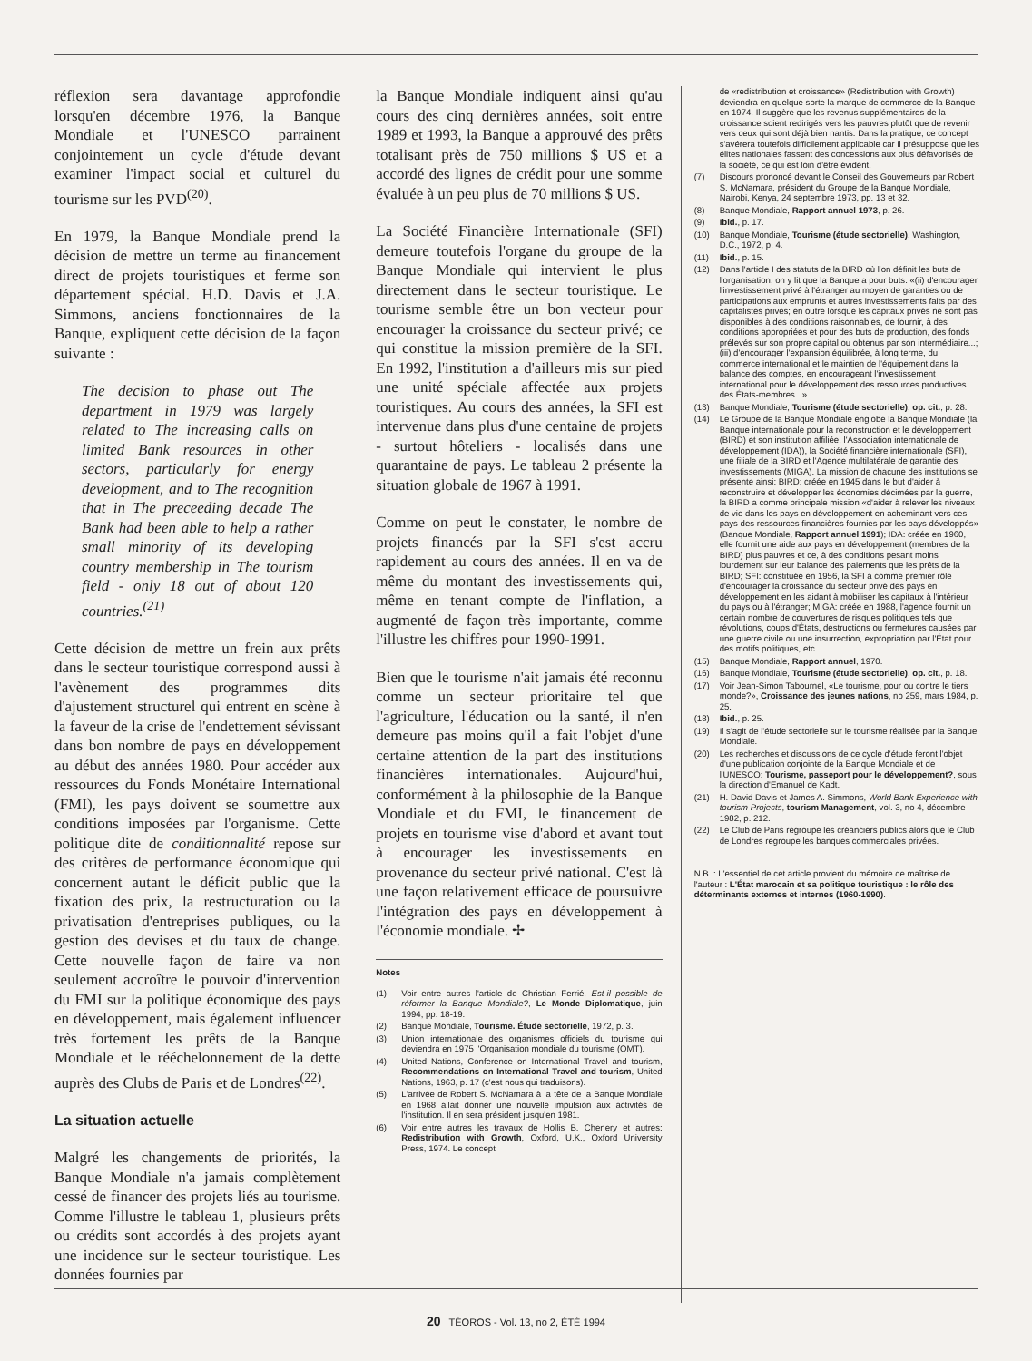réflexion sera davantage approfondie lorsqu'en décembre 1976, la Banque Mondiale et l'UNESCO parrainent conjointement un cycle d'étude devant examiner l'impact social et culturel du tourisme sur les PVD<sup>(20)</sup>.
En 1979, la Banque Mondiale prend la décision de mettre un terme au financement direct de projets touristiques et ferme son département spécial. H.D. Davis et J.A. Simmons, anciens fonctionnaires de la Banque, expliquent cette décision de la façon suivante :
The decision to phase out The department in 1979 was largely related to The increasing calls on limited Bank resources in other sectors, particularly for energy development, and to The recognition that in The preceeding decade The Bank had been able to help a rather small minority of its developing country membership in The tourism field - only 18 out of about 120 countries.<sup>(21)</sup>
Cette décision de mettre un frein aux prêts dans le secteur touristique correspond aussi à l'avènement des programmes dits d'ajustement structurel qui entrent en scène à la faveur de la crise de l'endettement sévissant dans bon nombre de pays en développement au début des années 1980. Pour accéder aux ressources du Fonds Monétaire International (FMI), les pays doivent se soumettre aux conditions imposées par l'organisme. Cette politique dite de conditionnalité repose sur des critères de performance économique qui concernent autant le déficit public que la fixation des prix, la restructuration ou la privatisation d'entreprises publiques, ou la gestion des devises et du taux de change. Cette nouvelle façon de faire va non seulement accroître le pouvoir d'intervention du FMI sur la politique économique des pays en développement, mais également influencer très fortement les prêts de la Banque Mondiale et le rééchelonnement de la dette auprès des Clubs de Paris et de Londres<sup>(22)</sup>.
La situation actuelle
Malgré les changements de priorités, la Banque Mondiale n'a jamais complètement cessé de financer des projets liés au tourisme. Comme l'illustre le tableau 1, plusieurs prêts ou crédits sont accordés à des projets ayant une incidence sur le secteur touristique. Les données fournies par
la Banque Mondiale indiquent ainsi qu'au cours des cinq dernières années, soit entre 1989 et 1993, la Banque a approuvé des prêts totalisant près de 750 millions $ US et a accordé des lignes de crédit pour une somme évaluée à un peu plus de 70 millions $ US.
La Société Financière Internationale (SFI) demeure toutefois l'organe du groupe de la Banque Mondiale qui intervient le plus directement dans le secteur touristique. Le tourisme semble être un bon vecteur pour encourager la croissance du secteur privé; ce qui constitue la mission première de la SFI. En 1992, l'institution a d'ailleurs mis sur pied une unité spéciale affectée aux projets touristiques. Au cours des années, la SFI est intervenue dans plus d'une centaine de projets - surtout hôteliers - localisés dans une quarantaine de pays. Le tableau 2 présente la situation globale de 1967 à 1991.
Comme on peut le constater, le nombre de projets financés par la SFI s'est accru rapidement au cours des années. Il en va de même du montant des investissements qui, même en tenant compte de l'inflation, a augmenté de façon très importante, comme l'illustre les chiffres pour 1990-1991.
Bien que le tourisme n'ait jamais été reconnu comme un secteur prioritaire tel que l'agriculture, l'éducation ou la santé, il n'en demeure pas moins qu'il a fait l'objet d'une certaine attention de la part des institutions financières internationales. Aujourd'hui, conformément à la philosophie de la Banque Mondiale et du FMI, le financement de projets en tourisme vise d'abord et avant tout à encourager les investissements en provenance du secteur privé national. C'est là une façon relativement efficace de poursuivre l'intégration des pays en développement à l'économie mondiale. ✢
Notes
(1) Voir entre autres l'article de Christian Ferrié, Est-il possible de réformer la Banque Mondiale?, Le Monde Diplomatique, juin 1994, pp. 18-19.
(2) Banque Mondiale, Tourisme. Étude sectorielle, 1972, p. 3.
(3) Union internationale des organismes officiels du tourisme qui deviendra en 1975 l'Organisation mondiale du tourisme (OMT).
(4) United Nations, Conference on International Travel and tourism, Recommendations on International Travel and tourism, United Nations, 1963, p. 17 (c'est nous qui traduisons).
(5) L'arrivée de Robert S. McNamara à la tête de la Banque Mondiale en 1968 allait donner une nouvelle impulsion aux activités de l'institution. Il en sera président jusqu'en 1981.
(6) Voir entre autres les travaux de Hollis B. Chenery et autres: Redistribution with Growth, Oxford, U.K., Oxford University Press, 1974. Le concept
de «redistribution et croissance» (Redistribution with Growth) deviendra en quelque sorte la marque de commerce de la Banque en 1974. Il suggère que les revenus supplémentaires de la croissance soient redirigés vers les pauvres plutôt que de revenir vers ceux qui sont déjà bien nantis. Dans la pratique, ce concept s'avérera toutefois difficilement applicable car il présuppose que les élites nationales fassent des concessions aux plus défavorisés de la société, ce qui est loin d'être évident.
(7) Discours prononcé devant le Conseil des Gouverneurs par Robert S. McNamara, président du Groupe de la Banque Mondiale, Nairobi, Kenya, 24 septembre 1973, pp. 13 et 32.
(8) Banque Mondiale, Rapport annuel 1973, p. 26.
(9) Ibid., p. 17.
(10) Banque Mondiale, Tourisme (étude sectorielle), Washington, D.C., 1972, p. 4.
(11) Ibid., p. 15.
(12) Dans l'article I des statuts de la BIRD où l'on définit les buts de l'organisation, on y lit que la Banque a pour buts: «(ii) d'encourager l'investissement privé à l'étranger au moyen de garanties ou de participations aux emprunts et autres investissements faits par des capitalistes privés; en outre lorsque les capitaux privés ne sont pas disponibles à des conditions raisonnables, de fournir, à des conditions appropriées et pour des buts de production, des fonds prélevés sur son propre capital ou obtenus par son intermédiaire...; (iii) d'encourager l'expansion équilibrée, à long terme, du commerce international et le maintien de l'équipement dans la balance des comptes, en encourageant l'investissement international pour le développement des ressources productives des États-membres...».
(13) Banque Mondiale, Tourisme (étude sectorielle), op. cit., p. 28.
(14) Le Groupe de la Banque Mondiale englobe la Banque Mondiale (la Banque internationale pour la reconstruction et le développement (BIRD) et son institution affiliée, l'Association internationale de développement (IDA)), la Société financière internationale (SFI), une filiale de la BIRD et l'Agence multilatérale de garantie des investissements (MIGA). La mission de chacune des institutions se présente ainsi: BIRD: créée en 1945 dans le but d'aider à reconstruire et développer les économies décimées par la guerre, la BIRD a comme principale mission «d'aider à relever les niveaux de vie dans les pays en développement en acheminant vers ces pays des ressources financières fournies par les pays développés» (Banque Mondiale, Rapport annuel 1991); IDA: créée en 1960, elle fournit une aide aux pays en développement (membres de la BIRD) plus pauvres et ce, à des conditions pesant moins lourdement sur leur balance des paiements que les prêts de la BIRD; SFI: constituée en 1956, la SFI a comme premier rôle d'encourager la croissance du secteur privé des pays en développement en les aidant à mobiliser les capitaux à l'intérieur du pays ou à l'étranger; MIGA: créée en 1988, l'agence fournit un certain nombre de couvertures de risques politiques tels que révolutions, coups d'États, destructions ou fermetures causées par une guerre civile ou une insurrection, expropriation par l'État pour des motifs politiques, etc.
(15) Banque Mondiale, Rapport annuel, 1970.
(16) Banque Mondiale, Tourisme (étude sectorielle), op. cit., p. 18.
(17) Voir Jean-Simon Tabournel, «Le tourisme, pour ou contre le tiers monde?», Croissance des jeunes nations, no 259, mars 1984, p. 25.
(18) Ibid., p. 25.
(19) Il s'agit de l'étude sectorielle sur le tourisme réalisée par la Banque Mondiale.
(20) Les recherches et discussions de ce cycle d'étude feront l'objet d'une publication conjointe de la Banque Mondiale et de l'UNESCO: Tourisme, passeport pour le développement?, sous la direction d'Emanuel de Kadt.
(21) H. David Davis et James A. Simmons, World Bank Experience with tourism Projects, tourism Management, vol. 3, no 4, décembre 1982, p. 212.
(22) Le Club de Paris regroupe les créanciers publics alors que le Club de Londres regroupe les banques commerciales privées.
N.B. : L'essentiel de cet article provient du mémoire de maîtrise de l'auteur : L'État marocain et sa politique touristique : le rôle des déterminants externes et internes (1960-1990).
20 TÉOROS - Vol. 13, no 2, ÉTÉ 1994